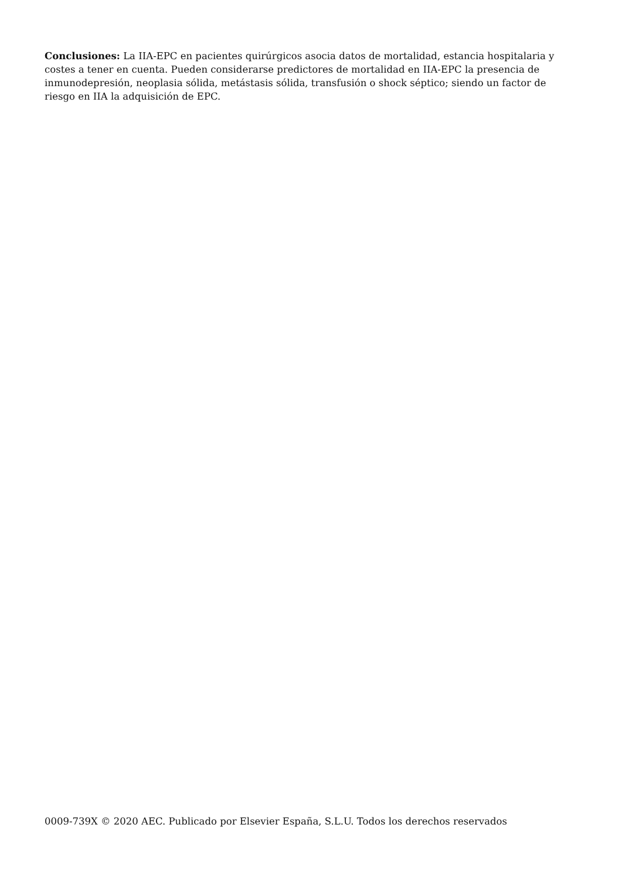Conclusiones: La IIA-EPC en pacientes quirúrgicos asocia datos de mortalidad, estancia hospitalaria y costes a tener en cuenta. Pueden considerarse predictores de mortalidad en IIA-EPC la presencia de inmunodepresión, neoplasia sólida, metástasis sólida, transfusión o shock séptico; siendo un factor de riesgo en IIA la adquisición de EPC.
0009-739X © 2020 AEC. Publicado por Elsevier España, S.L.U. Todos los derechos reservados